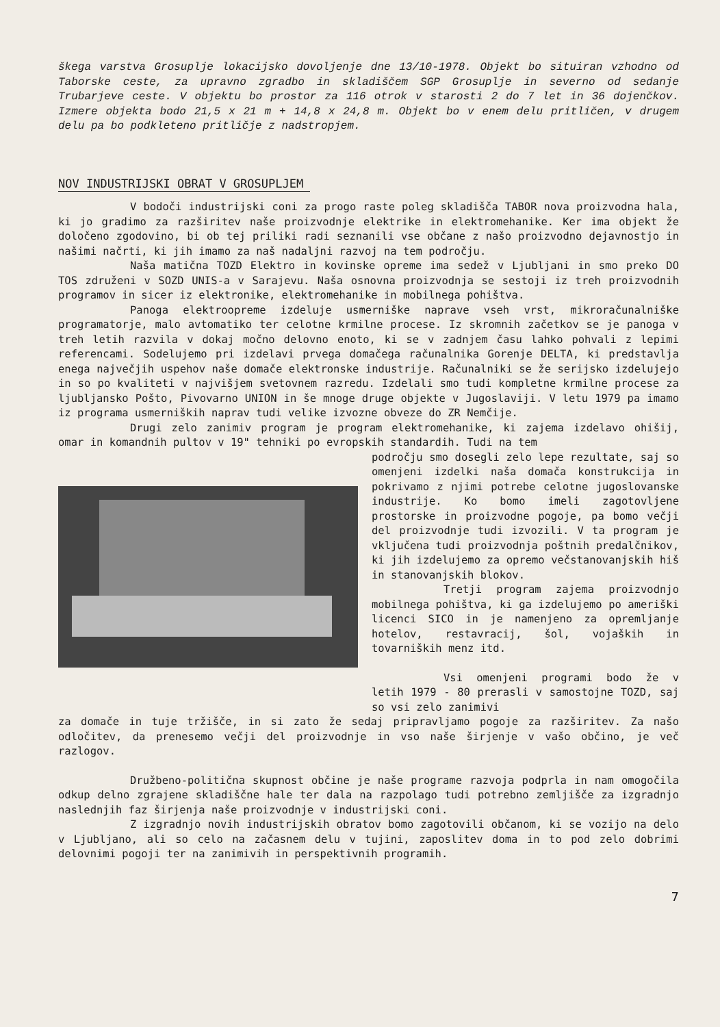škega varstva Grosuplje lokacijsko dovoljenje dne 13/10-1978. Objekt bo situiran vzhodno od Taborske ceste, za upravno zgradbo in skladiščem SGP Grosuplje in severno od sedanje Trubarjeve ceste. V objektu bo prostor za 116 otrok v starosti 2 do 7 let in 36 dojenčkov. Izmere objekta bodo 21,5 x 21 m + 14,8 x 24,8 m. Objekt bo v enem delu pritličen, v drugem delu pa bo podkleteno pritličje z nadstropjem.
NOV INDUSTRIJSKI OBRAT V GROSUPLJEM
V bodoči industrijski coni za progo raste poleg skladišča TABOR nova proizvodna hala, ki jo gradimo za razširitev naše proizvodnje elektrike in elektromehanike. Ker ima objekt že določeno zgodovino, bi ob tej priliki radi seznanili vse občane z našo proizvodno dejavnostjo in našimi načrti, ki jih imamo za naš nadaljni razvoj na tem področju.
Naša matična TOZD Elektro in kovinske opreme ima sedež v Ljubljani in smo preko DO TOS združeni v SOZD UNIS-a v Sarajevu. Naša osnovna proizvodnja se sestoji iz treh proizvodnih programov in sicer iz elektronike, elektromehanike in mobilnega pohištva.
Panoga elektroopreme izdeluje usmerniške naprave vseh vrst, mikroračunalniške programatorje, malo avtomatiko ter celotne krmilne procese. Iz skromnih začetkov se je panoga v treh letih razvila v dokaj močno delovno enoto, ki se v zadnjem času lahko pohvali z lepimi referencami. Sodelujemo pri izdelavi prvega domačega računalnika Gorenje DELTA, ki predstavlja enega največjih uspehov naše domače elektronske industrije. Računalniki se že serijsko izdelujejo in so po kvaliteti v najvišjem svetovnem razredu. Izdelali smo tudi kompletne krmilne procese za ljubljansko Pošto, Pivovarno UNION in še mnoge druge objekte v Jugoslaviji. V letu 1979 pa imamo iz programa usmerniških naprav tudi velike izvozne obveze do ZR Nemčije.
Drugi zelo zanimiv program je program elektromehanike, ki zajema izdelavo ohišij, omar in komandnih pultov v 19" tehniki po evropskih standardih. Tudi na tem
področju smo dosegli zelo lepe rezultate, saj so omenjeni izdelki naša domača konstrukcija in pokrivamo z njimi potrebe celotne jugoslovanske industrije. Ko bomo imeli zagotovljene prostorske in proizvodne pogoje, pa bomo večji del proizvodnje tudi izvozili. V ta program je vključena tudi proizvodnja poštnih predalčnikov, ki jih izdelujemo za opremo večstanovanjskih hiš in stanovanjskih blokov.
Tretji program zajema proizvodnjo mobilnega pohištva, ki ga izdelujemo po ameriški licenci SICO in je namenjeno za opremljanje hotelov, restavracij, šol, vojaških in tovarniških menz itd.
Vsi omenjeni programi bodo že v letih 1979 - 80 prerasli v samostojne TOZD, saj so vsi zelo zanimivi
za domače in tuje tržišče, in si zato že sedaj pripravljamo pogoje za razširitev. Za našo odločitev, da prenesemo večji del proizvodnje in vso naše širjenje v vašo občino, je več razlogov.
Družbeno-politična skupnost občine je naše programe razvoja podprla in nam omogočila odkup delno zgrajene skladiščne hale ter dala na razpolago tudi potrebno zemljišče za izgradnjo naslednjih faz širjenja naše proizvodnje v industrijski coni.
Z izgradnjo novih industrijskih obratov bomo zagotovili občanom, ki se vozijo na delo v Ljubljano, ali so celo na začasnem delu v tujini, zaposlitev doma in to pod zelo dobrimi delovnimi pogoji ter na zanimivih in perspektivnih programih.
7